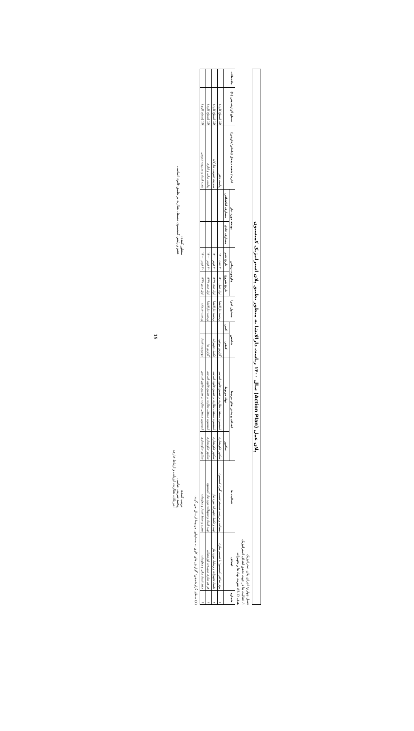پلان عمل (Action Plan) سال ۱۴۰۰ ریاست دارالانشا به منظور تطبیق پلان استراتیژیک کمیسیون
فصل چهارم: اجرای پلان استراتیژیک
۱. فعالیت ها در جهت تحقق اهداف استراتیژیک
هدف (۴،۱): تقویت نهاد ها و تجهیزات
| شماره | اهداف | فعالیت ها | اهداف و بخش های مرتبط | | شاخص | | مسئول اجرا | چارچوب زمانی | | بودجه مورد نیاز | | اداره / شعبه ذیدخل (داخلی/خارجی) | سطح گزارشدهی (۱) | ملاحظات |
| --- | --- | --- | --- | --- | --- | --- | --- | --- | --- | --- | --- | --- | --- | --- |
| | | | سکتور | نهاد مربوط | کیفی | کمی | | تاریخ شروع | تاریخ ختم | مصارف عادی | مصارف انکشافی | | | |
| ۱ | مؤثر ساختن کمیسیون با تصمیم سازی | مطالعه و بررسی سیستم تصمیم گیری کمیسیون | سکتور حکومتداری | کمیسیون مستقل نظارت بر تطبیق قانون اساسی | گزارش موجود | | ریاست دارالانشا | اول حمل ۱۴۰۰ | ۳۰ جدی ۱۴۰۰ | | | ریاست دفتر | 10 (سطح کاری) | |
| ۲ | تکمیل تجهیزات و وسایل مورد نیاز | تهیه و تکمیل تجهیزات مورد نیاز | سکتور حکومتداری | کمیسیون مستقل نظارت بر تطبیق قانون اساسی | تکمیل تجهیزات | | ریاست دارالانشا | اول جدی ۱۳۹۹ | ۳۰ قوس ۱۴۰۰ | | | مدیریت عمومی تدارکات | 10 (سطح کاری) | |
| ۳ | فراهم سازی تسهیلات لوژستیکی | تهیه اسناد و تسهیلات مورد نیاز کمیسیون | سکتور حکومتداری | کمیسیون مستقل نظارت بر تطبیق قانون اساسی | گزارش ها | | ریاست دارالانشا | اول جدی ۱۳۹۹ | ۳۰ قوس ۱۴۰۰ | | | ریاست مالی و اداری | 10 (سطح کاری) | |
| ۴ | حفظ اسناد مالی و معلومات | تنظیم و حفظ اسناد و معلومات | سکتور حکومتداری | کمیسیون مستقل نظارت بر تطبیق قانون اساسی | موجودیت اسناد | | ریاست خدمات | اول جدی ۱۳۹۹ | ۳۰ قوس ۱۴۰۰ | | | شعبه اسناد و مدیریت عمومی | 10 (سطح کاری) | |
(۱) سطح گزارشدهی: گزارش های کاری به مسئولین مربوط ارسال می گردد.
ترتیب کننده:
محمد شریف عباسی
آمر پلان، نظارت، ارزیابی و ارتباط خارجه
منظور کننده:
عضو و رئیس کمیسیون مستقل نظارت بر تطبیق قانون اساسی
15